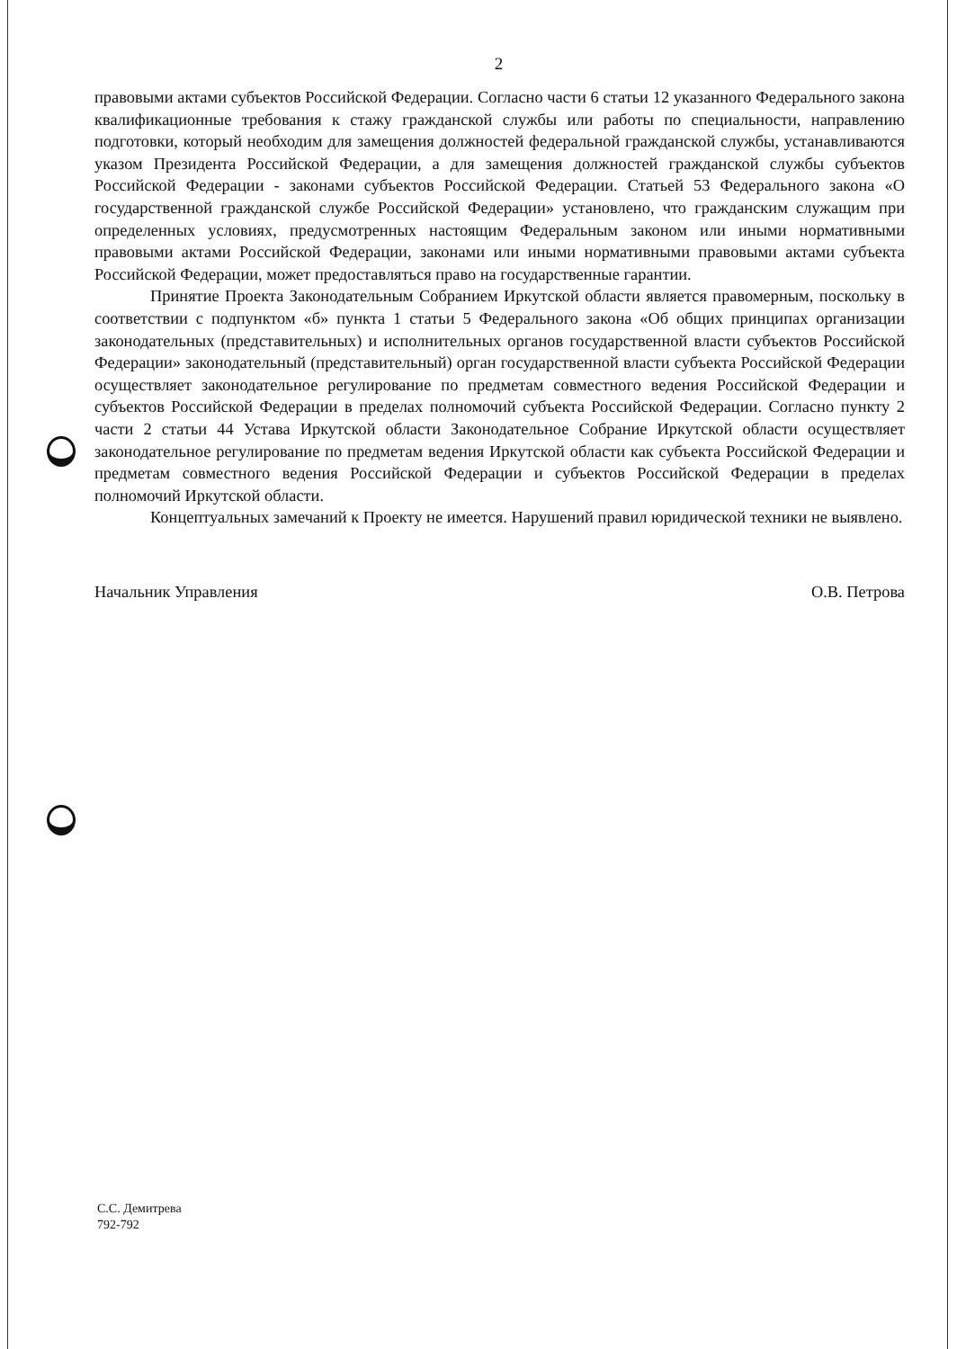2
правовыми актами субъектов Российской Федерации. Согласно части 6 статьи 12 указанного Федерального закона квалификационные требования к стажу гражданской службы или работы по специальности, направлению подготовки, который необходим для замещения должностей федеральной гражданской службы, устанавливаются указом Президента Российской Федерации, а для замещения должностей гражданской службы субъектов Российской Федерации - законами субъектов Российской Федерации. Статьей 53 Федерального закона «О государственной гражданской службе Российской Федерации» установлено, что гражданским служащим при определенных условиях, предусмотренных настоящим Федеральным законом или иными нормативными правовыми актами Российской Федерации, законами или иными нормативными правовыми актами субъекта Российской Федерации, может предоставляться право на государственные гарантии.
Принятие Проекта Законодательным Собранием Иркутской области является правомерным, поскольку в соответствии с подпунктом «б» пункта 1 статьи 5 Федерального закона «Об общих принципах организации законодательных (представительных) и исполнительных органов государственной власти субъектов Российской Федерации» законодательный (представительный) орган государственной власти субъекта Российской Федерации осуществляет законодательное регулирование по предметам совместного ведения Российской Федерации и субъектов Российской Федерации в пределах полномочий субъекта Российской Федерации. Согласно пункту 2 части 2 статьи 44 Устава Иркутской области Законодательное Собрание Иркутской области осуществляет законодательное регулирование по предметам ведения Иркутской области как субъекта Российской Федерации и предметам совместного ведения Российской Федерации и субъектов Российской Федерации в пределах полномочий Иркутской области.
Концептуальных замечаний к Проекту не имеется. Нарушений правил юридической техники не выявлено.
Начальник Управления О.В. Петрова
С.С. Демитрева
792-792